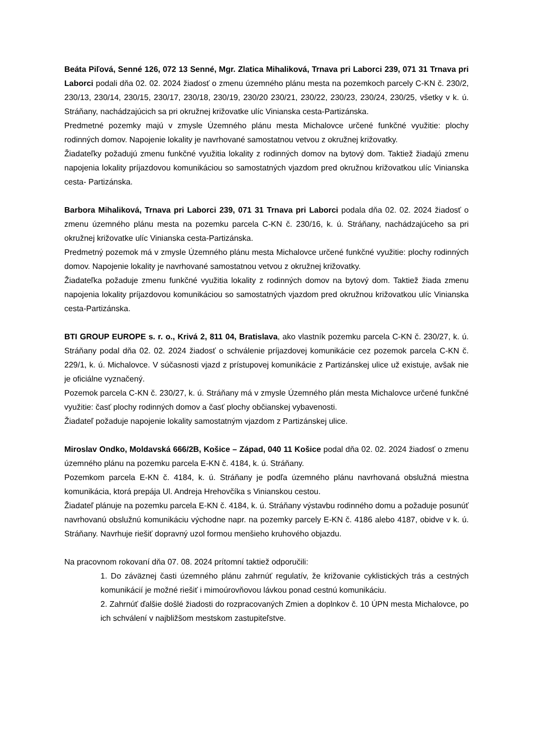Beáta Piľová, Senné 126, 072 13 Senné, Mgr. Zlatica Mihaliková, Trnava pri Laborci 239, 071 31 Trnava pri Laborci podali dňa 02. 02. 2024 žiadosť o zmenu územného plánu mesta na pozemkoch parcely C-KN č. 230/2, 230/13, 230/14, 230/15, 230/17, 230/18, 230/19, 230/20 230/21, 230/22, 230/23, 230/24, 230/25, všetky v k. ú. Stráňany, nachádzajúcich sa pri okružnej križovatke ulíc Vinianska cesta-Partizánska.
Predmetné pozemky majú v zmysle Územného plánu mesta Michalovce určené funkčné využitie: plochy rodinných domov. Napojenie lokality je navrhované samostatnou vetvou z okružnej križovatky.
Žiadateľky požadujú zmenu funkčné využitia lokality z rodinných domov na bytový dom. Taktiež žiadajú zmenu napojenia lokality príjazdovou komunikáciou so samostatných vjazdom pred okružnou križovatkou ulíc Vinianska cesta- Partizánska.
Barbora Mihaliková, Trnava pri Laborci 239, 071 31 Trnava pri Laborci podala dňa 02. 02. 2024 žiadosť o zmenu územného plánu mesta na pozemku parcela C-KN č. 230/16, k. ú. Stráňany, nachádzajúceho sa pri okružnej križovatke ulíc Vinianska cesta-Partizánska.
Predmetný pozemok má v zmysle Územného plánu mesta Michalovce určené funkčné využitie: plochy rodinných domov. Napojenie lokality je navrhované samostatnou vetvou z okružnej križovatky.
Žiadateľka požaduje zmenu funkčné využitia lokality z rodinných domov na bytový dom. Taktiež žiada zmenu napojenia lokality príjazdovou komunikáciou so samostatných vjazdom pred okružnou križovatkou ulíc Vinianska cesta-Partizánska.
BTI GROUP EUROPE s. r. o., Krivá 2, 811 04, Bratislava, ako vlastník pozemku parcela C-KN č. 230/27, k. ú. Stráňany podal dňa 02. 02. 2024 žiadosť o schválenie príjazdovej komunikácie cez pozemok parcela C-KN č. 229/1, k. ú. Michalovce. V súčasnosti vjazd z prístupovej komunikácie z Partizánskej ulice už existuje, avšak nie je oficiálne vyznačený.
Pozemok parcela C-KN č. 230/27, k. ú. Stráňany má v zmysle Územného plán mesta Michalovce určené funkčné využitie: časť plochy rodinných domov a časť plochy občianskej vybavenosti.
Žiadateľ požaduje napojenie lokality samostatným vjazdom z Partizánskej ulice.
Miroslav Ondko, Moldavská 666/2B, Košice – Západ, 040 11 Košice podal dňa 02. 02. 2024 žiadosť o zmenu územného plánu na pozemku parcela E-KN č. 4184, k. ú. Stráňany.
Pozemkom parcela E-KN č. 4184, k. ú. Stráňany je podľa územného plánu navrhovaná obslužná miestna komunikácia, ktorá prepája Ul. Andreja Hrehovčíka s Vinianskou cestou.
Žiadateľ plánuje na pozemku parcela E-KN č. 4184, k. ú. Stráňany výstavbu rodinného domu a požaduje posunúť navrhovanú obslužnú komunikáciu východne napr. na pozemky parcely E-KN č. 4186 alebo 4187, obidve v k. ú. Stráňany. Navrhuje riešiť dopravný uzol formou menšieho kruhového objazdu.
Na pracovnom rokovaní dňa 07. 08. 2024 prítomní taktiež odporučili:
1. Do záväznej časti územného plánu zahrnúť regulatív, že križovanie cyklistických trás a cestných komunikácií je možné riešiť i mimoúrovňovou lávkou ponad cestnú komunikáciu.
2. Zahrnúť ďalšie došlé žiadosti do rozpracovaných Zmien a doplnkov č. 10 ÚPN mesta Michalovce, po ich schválení v najbližšom mestskom zastupiteľstve.